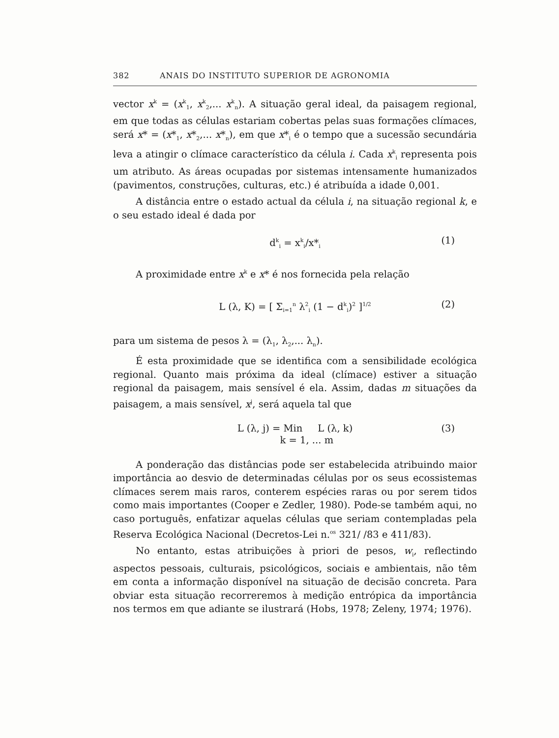382 ANAIS DO INSTITUTO SUPERIOR DE AGRONOMIA
vector x<sup>k</sup> = (x<sup>k</sup><sub>1</sub>, x<sup>k</sup><sub>2</sub>,... x<sup>k</sup><sub>n</sub>). A situação geral ideal, da paisagem regional, em que todas as células estariam cobertas pelas suas formações clímaces, será x* = (x*<sub>1</sub>, x*<sub>2</sub>,... x*<sub>n</sub>), em que x*<sub>i</sub> é o tempo que a sucessão secundária leva a atingir o clímace característico da célula i. Cada x<sup>k</sup><sub>i</sub> representa pois um atributo. As áreas ocupadas por sistemas intensamente humanizados (pavimentos, construções, culturas, etc.) é atribuída a idade 0,001.
A distância entre o estado actual da célula i, na situação regional k, e o seu estado ideal é dada por
d<sup>k</sup><sub>i</sub> = x<sup>k</sup><sub>i</sub>/x*<sub>i</sub> (1)
A proximidade entre x<sup>k</sup> e x* é nos fornecida pela relação
L (λ, K) = [ Σ<sub>i=1</sub><sup>n</sup> λ<sup>2</sup><sub>i</sub> (1 − d<sup>k</sup><sub>i</sub>)<sup>2</sup> ]<sup>1/2</sup> (2)
para um sistema de pesos λ = (λ<sub>1</sub>, λ<sub>2</sub>,... λ<sub>n</sub>).
É esta proximidade que se identifica com a sensibilidade ecológica regional. Quanto mais próxima da ideal (clímace) estiver a situação regional da paisagem, mais sensível é ela. Assim, dadas m situações da paisagem, a mais sensível, x<sup>j</sup>, será aquela tal que
L (λ, j) = Min L (λ, k)
k = 1, ... m (3)
A ponderação das distâncias pode ser estabelecida atribuindo maior importância ao desvio de determinadas células por os seus ecossistemas clímaces serem mais raros, conterem espécies raras ou por serem tidos como mais importantes (Cooper e Zedler, 1980). Pode-se também aqui, no caso português, enfatizar aquelas células que seriam contempladas pela Reserva Ecológica Nacional (Decretos-Lei n.<sup>os</sup> 321/ /83 e 411/83).
No entanto, estas atribuições à priori de pesos, w<sub>i</sub>, reflectindo aspectos pessoais, culturais, psicológicos, sociais e ambientais, não têm em conta a informação disponível na situação de decisão concreta. Para obviar esta situação recorreremos à medição entrópica da importância nos termos em que adiante se ilustrará (Hobs, 1978; Zeleny, 1974; 1976).